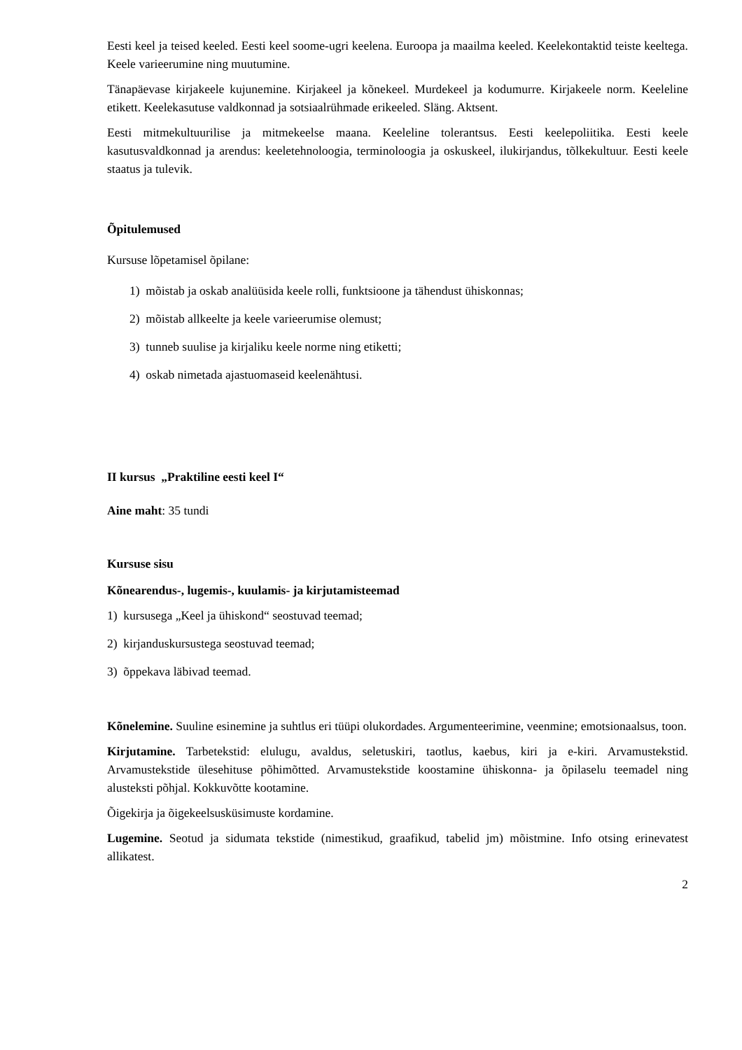Eesti keel ja teised keeled. Eesti keel soome-ugri keelena. Euroopa ja maailma keeled. Keelekontaktid teiste keeltega. Keele varieerumine ning muutumine.
Tänapäevase kirjakeele kujunemine. Kirjakeel ja kõnekeel. Murdekeel ja kodumurre. Kirjakeele norm. Keeleline etikett. Keelekasutuse valdkonnad ja sotsiaalrühmade erikeeled. Släng. Aktsent.
Eesti mitmekultuurilise ja mitmekeelse maana. Keeleline tolerantsus. Eesti keelepoliitika. Eesti keele kasutusvaldkonnad ja arendus: keeletehnoloogia, terminoloogia ja oskuskeel, ilukirjandus, tõlkekultuur. Eesti keele staatus ja tulevik.
Õpitulemused
Kursuse lõpetamisel õpilane:
1) mõistab ja oskab analüüsida keele rolli, funktsioone ja tähendust ühiskonnas;
2) mõistab allkeelte ja keele varieerumise olemust;
3) tunneb suulise ja kirjaliku keele norme ning etiketti;
4) oskab nimetada ajastuomaseid keelenähtusi.
II kursus „Praktiline eesti keel I“
Aine maht: 35 tundi
Kursuse sisu
Kõnearendus-, lugemis-, kuulamis- ja kirjutamisteemad
1) kursusega „Keel ja ühiskond“ seostuvad teemad;
2) kirjanduskursustega seostuvad teemad;
3) õppekava läbivad teemad.
Kõnelemine. Suuline esinemine ja suhtlus eri tüüpi olukordades. Argumenteerimine, veenmine; emotsionaalsus, toon.
Kirjutamine. Tarbetekstid: elulugu, avaldus, seletuskiri, taotlus, kaebus, kiri ja e-kiri. Arvamustekstid. Arvamustekstide ülesehituse põhimõtted. Arvamustekstide koostamine ühiskonna- ja õpilaselu teemadel ning alusteksti põhjal. Kokkuvõtte kootamine.
Õigekirja ja õigekeelsusküsimuste kordamine.
Lugemine. Seotud ja sidumata tekstide (nimestikud, graafikud, tabelid jm) mõistmine. Info otsing erinevatest allikatest.
2